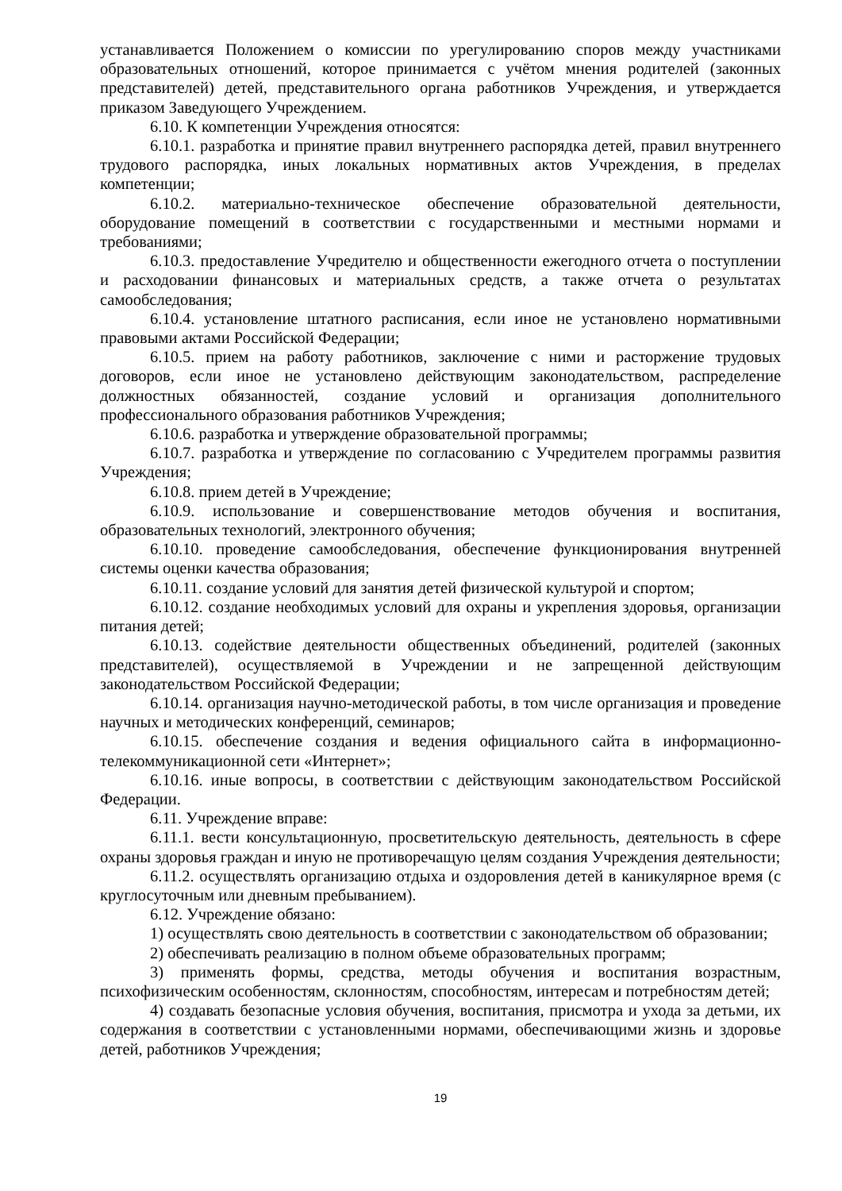устанавливается Положением о комиссии по урегулированию споров между участниками образовательных отношений, которое принимается с учётом мнения родителей (законных представителей) детей, представительного органа работников Учреждения, и утверждается приказом Заведующего Учреждением.
6.10. К компетенции Учреждения относятся:
6.10.1. разработка и принятие правил внутреннего распорядка детей, правил внутреннего трудового распорядка, иных локальных нормативных актов Учреждения, в пределах компетенции;
6.10.2. материально-техническое обеспечение образовательной деятельности, оборудование помещений в соответствии с государственными и местными нормами и требованиями;
6.10.3. предоставление Учредителю и общественности ежегодного отчета о поступлении и расходовании финансовых и материальных средств, а также отчета о результатах самообследования;
6.10.4. установление штатного расписания, если иное не установлено нормативными правовыми актами Российской Федерации;
6.10.5. прием на работу работников, заключение с ними и расторжение трудовых договоров, если иное не установлено действующим законодательством, распределение должностных обязанностей, создание условий и организация дополнительного профессионального образования работников Учреждения;
6.10.6. разработка и утверждение образовательной программы;
6.10.7. разработка и утверждение по согласованию с Учредителем программы развития Учреждения;
6.10.8. прием детей в Учреждение;
6.10.9. использование и совершенствование методов обучения и воспитания, образовательных технологий, электронного обучения;
6.10.10. проведение самообследования, обеспечение функционирования внутренней системы оценки качества образования;
6.10.11. создание условий для занятия детей физической культурой и спортом;
6.10.12. создание необходимых условий для охраны и укрепления здоровья, организации питания детей;
6.10.13. содействие деятельности общественных объединений, родителей (законных представителей), осуществляемой в Учреждении и не запрещенной действующим законодательством Российской Федерации;
6.10.14. организация научно-методической работы, в том числе организация и проведение научных и методических конференций, семинаров;
6.10.15. обеспечение создания и ведения официального сайта в информационно-телекоммуникационной сети «Интернет»;
6.10.16. иные вопросы, в соответствии с действующим законодательством Российской Федерации.
6.11. Учреждение вправе:
6.11.1. вести консультационную, просветительскую деятельность, деятельность в сфере охраны здоровья граждан и иную не противоречащую целям создания Учреждения деятельности;
6.11.2. осуществлять организацию отдыха и оздоровления детей в каникулярное время (с круглосуточным или дневным пребыванием).
6.12. Учреждение обязано:
1) осуществлять свою деятельность в соответствии с законодательством об образовании;
2) обеспечивать реализацию в полном объеме образовательных программ;
3) применять формы, средства, методы обучения и воспитания возрастным, психофизическим особенностям, склонностям, способностям, интересам и потребностям детей;
4) создавать безопасные условия обучения, воспитания, присмотра и ухода за детьми, их содержания в соответствии с установленными нормами, обеспечивающими жизнь и здоровье детей, работников Учреждения;
19